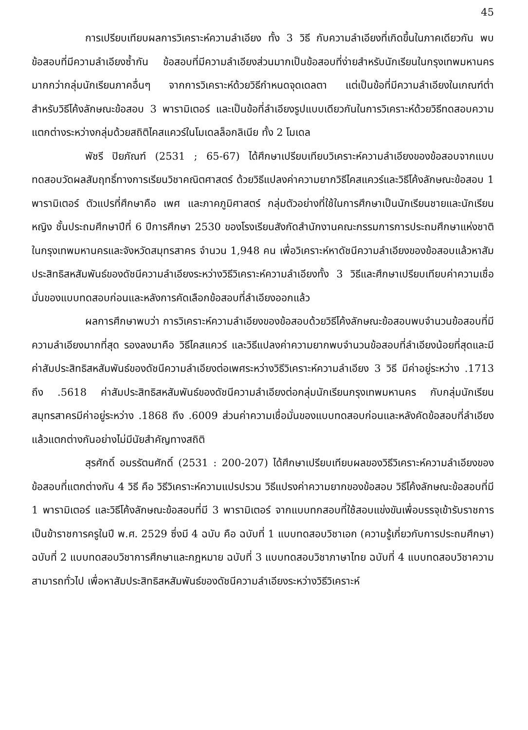45
การเปรียบเทียบผลการวิเคราะห์ความลำเอียง ทั้ง 3 วิธี กับความลำเอียงที่เกิดขึ้นในภาคเดียวกัน พบข้อสอบที่มีความลำเอียงซ้ำกัน ข้อสอบที่มีความลำเอียงส่วนมากเป็นข้อสอบที่ง่ายสำหรับนักเรียนในกรุงเทพมหานครมากกว่ากลุ่มนักเรียนภาคอื่นๆ จากการวิเคราะห์ด้วยวิธีกำหนดจุดเดลตา แต่เป็นข้อที่มีความลำเอียงในเกณฑ์ต่ำ สำหรับวิธีโค้งลักษณะข้อสอบ 3 พารามิเตอร์ และเป็นข้อที่ลำเอียงรูปแบบเดียวกันในการวิเคราะห์ด้วยวิธีทดสอบความแตกต่างระหว่างกลุ่มด้วยสถิติไคสแควร์ในโมเดลล็อกลิเนีย ทั้ง 2 โมเดล
พัชรี ปิยภัณฑ์ (2531 ; 65-67) ได้ศึกษาเปรียบเทียบวิเคราะห์ความลำเอียงของข้อสอบจากแบบทดสอบวัดผลสัมฤทธิ์ทางการเรียนวิชาคณิตศาสตร์ ด้วยวิธีแปลงค่าความยากวิธีไคสแควร์และวิธีโค้งลักษณะข้อสอบ 1 พารามิเตอร์ ตัวแปรที่ศึกษาคือ เพศ และภาคภูมิศาสตร์ กลุ่มตัวอย่างที่ใช้ในการศึกษาเป็นนักเรียนชายและนักเรียนหญิง ชั้นประถมศึกษาปีที่ 6 ปีการศึกษา 2530 ของโรงเรียนสังกัดสำนักงานคณะกรรมการการประถมศึกษาแห่งชาติในกรุงเทพมหานครและจังหวัดสมุทรสาคร จำนวน 1,948 คน เพื่อวิเคราะห์หาดัชนีความลำเอียงของข้อสอบแล้วหาสัมประสิทธิสหสัมพันธ์ของดัชนีความลำเอียงระหว่างวิธีวิเคราะห์ความลำเอียงทั้ง 3 วิธีและศึกษาเปรียบเทียบค่าความเชื่อมั่นของแบบทดสอบก่อนและหลังการคัดเลือกข้อสอบที่ลำเอียงออกแล้ว
ผลการศึกษาพบว่า การวิเคราะห์ความลำเอียงของข้อสอบด้วยวิธีโค้งลักษณะข้อสอบพบจำนวนข้อสอบที่มีความลำเอียงมากที่สุด รองลงมาคือ วิธีไคสแควร์ และวิธีแปลงค่าความยากพบจำนวนข้อสอบที่ลำเอียงน้อยที่สุดและมีค่าสัมประสิทธิสหสัมพันธ์ของดัชนีความลำเอียงต่อเพศระหว่างวิธีวิเคราะห์ความลำเอียง 3 วิธี มีค่าอยู่ระหว่าง .1713 ถึง .5618 ค่าสัมประสิทธิสหสัมพันธ์ของดัชนีความลำเอียงต่อกลุ่มนักเรียนกรุงเทพมหานคร กับกลุ่มนักเรียนสมุทรสาครมีค่าอยู่ระหว่าง .1868 ถึง .6009 ส่วนค่าความเชื่อมั่นของแบบทดสอบก่อนและหลังคัดข้อสอบที่ลำเอียงแล้วแตกต่างกันอย่างไม่มีนัยสำคัญทางสถิติ
สุรศักดิ์ อมรรัตนศักดิ์ (2531 : 200-207) ได้ศึกษาเปรียบเทียบผลของวิธีวิเคราะห์ความลำเอียงของข้อสอบที่แตกต่างกัน 4 วิธี คือ วิธีวิเคราะห์ความแปรปรวน วิธีแปรงค่าความยากของข้อสอบ วิธีโค้งลักษณะข้อสอบที่มี 1 พารามิเตอร์ และวิธีโค้งลักษณะข้อสอบที่มี 3 พารามิเตอร์ จากแบบทกสอบที่ใช้สอบแข่งขันเพื่อบรรจุเข้ารับราชการเป็นข้าราชการครูในปี พ.ศ. 2529 ซึ่งมี 4 ฉบับ คือ ฉบับที่ 1 แบบทดสอบวิชาเอก (ความรู้เกี่ยวกับการประถมศึกษา) ฉบับที่ 2 แบบทดสอบวิชาการศึกษาและกฎหมาย ฉบับที่ 3 แบบทดสอบวิชาภาษาไทย ฉบับที่ 4 แบบทดสอบวิชาความสามารถทั่วไป เพื่อหาสัมประสิทธิสหสัมพันธ์ของดัชนีความลำเอียงระหว่างวิธีวิเคราะห์